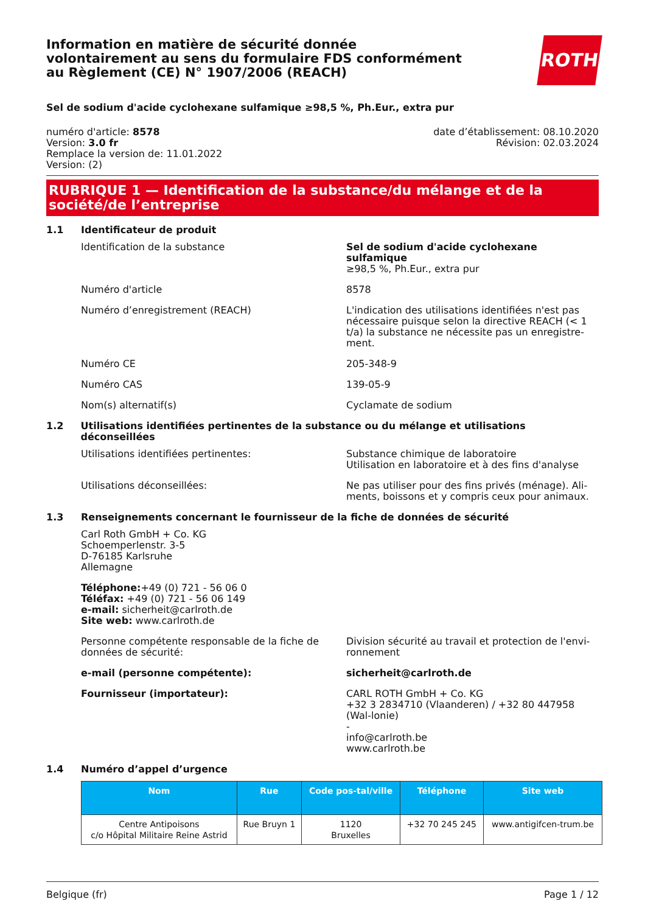Information en matière de sécurité donnée
volontairement au sens du formulaire FDS conformément
au Règlement (CE) N° 1907/2006 (REACH)
ROTH
Sel de sodium d'acide cyclohexane sulfamique ≥98,5 %, Ph.Eur., extra pur
numéro d'article: 8578
Version: 3.0 fr
Remplace la version de: 11.01.2022
Version: (2)
date d’établissement: 08.10.2020
Révision: 02.03.2024
RUBRIQUE 1 — Identification de la substance/du mélange et de la société/de l’entreprise
1.1 Identificateur de produit
Identification de la substance Sel de sodium d'acide cyclohexane sulfamique
≥98,5 %, Ph.Eur., extra pur
Numéro d'article 8578
Numéro d’enregistrement (REACH) L'indication des utilisations identifiées n'est pas nécessaire puisque selon la directive REACH (< 1 t/a) la substance ne nécessite pas un enregistre-ment.
Numéro CE 205-348-9
Numéro CAS 139-05-9
Nom(s) alternatif(s) Cyclamate de sodium
1.2 Utilisations identifiées pertinentes de la substance ou du mélange et utilisations déconseillées
Utilisations identifiées pertinentes: Substance chimique de laboratoire
Utilisation en laboratoire et à des fins d'analyse
Utilisations déconseillées: Ne pas utiliser pour des fins privés (ménage). Ali-ments, boissons et y compris ceux pour animaux.
1.3 Renseignements concernant le fournisseur de la fiche de données de sécurité
Carl Roth GmbH + Co. KG
Schoemperlenstr. 3-5
D-76185 Karlsruhe
Allemagne
Téléphone:+49 (0) 721 - 56 06 0
Téléfax: +49 (0) 721 - 56 06 149
e-mail: sicherheit@carlroth.de
Site web: www.carlroth.de
Personne compétente responsable de la fiche de données de sécurité:
Division sécurité au travail et protection de l'envi-ronnement
e-mail (personne compétente): sicherheit@carlroth.de
Fournisseur (importateur): CARL ROTH GmbH + Co. KG
+32 3 2834710 (Vlaanderen) / +32 80 447958 (Wal-lonie)
-
info@carlroth.be
www.carlroth.be
1.4 Numéro d’appel d’urgence
| Nom | Rue | Code pos-tal/ville | Téléphone | Site web |
| --- | --- | --- | --- | --- |
| Centre Antipoisons c/o Hôpital Militaire Reine Astrid | Rue Bruyn 1 | 1120 Bruxelles | +32 70 245 245 | www.antigifcen-trum.be |
Belgique (fr) Page 1 / 12